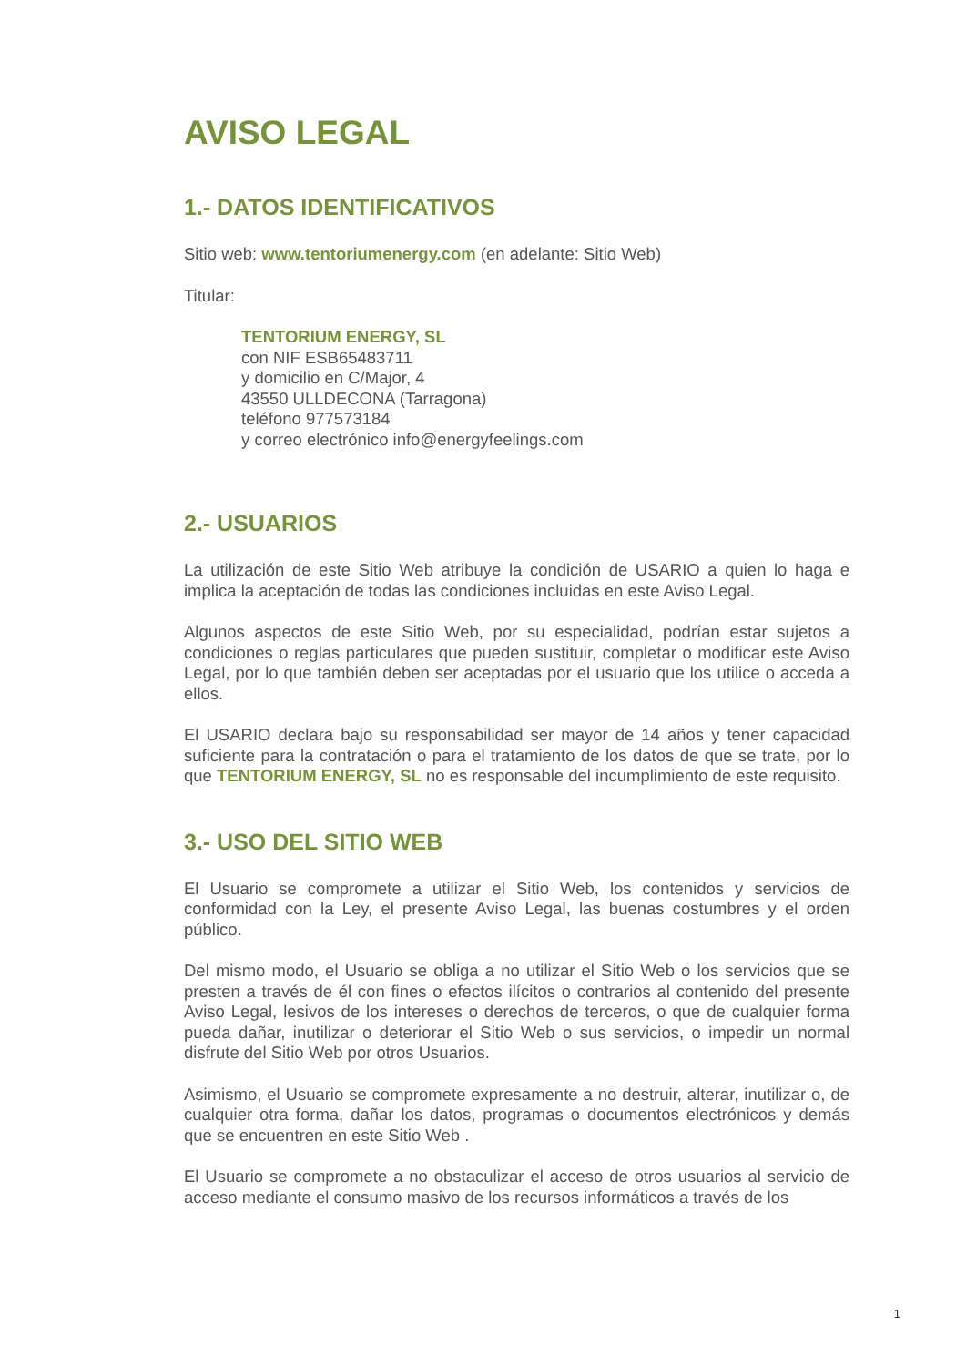AVISO LEGAL
1.- DATOS IDENTIFICATIVOS
Sitio web: www.tentoriumenergy.com (en adelante: Sitio Web)
Titular:
TENTORIUM ENERGY, SL
con NIF ESB65483711
y domicilio en C/Major, 4
43550 ULLDECONA (Tarragona)
teléfono 977573184
y correo electrónico info@energyfeelings.com
2.- USUARIOS
La utilización de este Sitio Web atribuye la condición de USARIO a quien lo haga e implica la aceptación de todas las condiciones incluidas en este Aviso Legal.
Algunos aspectos de este Sitio Web, por su especialidad, podrían estar sujetos a condiciones o reglas particulares que pueden sustituir, completar o modificar este Aviso Legal, por lo que también deben ser aceptadas por el usuario que los utilice o acceda a ellos.
El USARIO declara bajo su responsabilidad ser mayor de 14 años y tener capacidad suficiente para la contratación o para el tratamiento de los datos de que se trate, por lo que TENTORIUM ENERGY, SL no es responsable del incumplimiento de este requisito.
3.- USO DEL SITIO WEB
El Usuario se compromete a utilizar el Sitio Web, los contenidos y servicios de conformidad con la Ley, el presente Aviso Legal, las buenas costumbres y el orden público.
Del mismo modo, el Usuario se obliga a no utilizar el Sitio Web o los servicios que se presten a través de él con fines o efectos ilícitos o contrarios al contenido del presente Aviso Legal, lesivos de los intereses o derechos de terceros, o que de cualquier forma pueda dañar, inutilizar o deteriorar el Sitio Web o sus servicios, o impedir un normal disfrute del Sitio Web por otros Usuarios.
Asimismo, el Usuario se compromete expresamente a no destruir, alterar, inutilizar o, de cualquier otra forma, dañar los datos, programas o documentos electrónicos y demás que se encuentren en este Sitio Web .
El Usuario se compromete a no obstaculizar el acceso de otros usuarios al servicio de acceso mediante el consumo masivo de los recursos informáticos a través de los
1